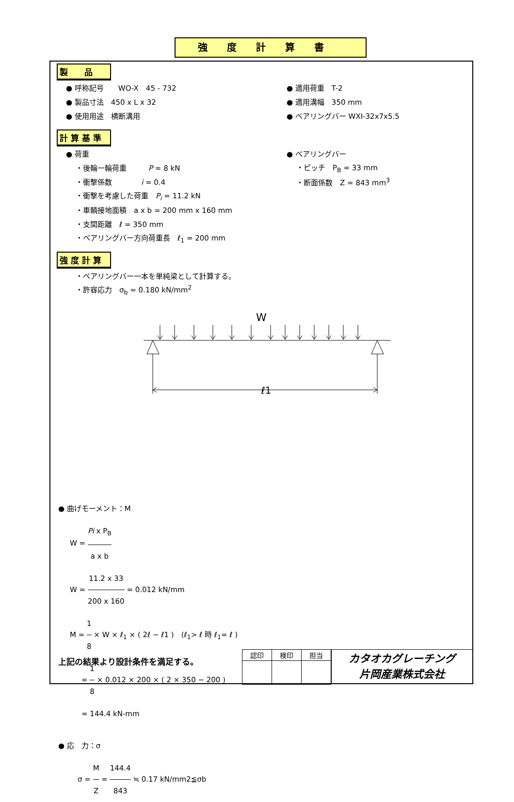強度計算書
製　　品
● 呼称記号　　WO-X　45 - 732 ● 適用荷重　T-2
● 製品寸法　450 x L x 32 ● 適用溝幅　350 mm
● 使用用途　横断溝用 ● ベアリングバー WXI-32x7x5.5
計 算 基 準
● 荷重 ● ベアリングバー
・後輪一輪荷重　　　P = 8 kN ・ピッチ　P<sub>B</sub> = 33 mm
・衝撃係数　　　　i = 0.4 ・断面係数　Z = 843 mm<sup>3</sup>
・衝撃を考慮した荷重　P<sub>i</sub> = 11.2 kN
・車輌接地面積　a x b = 200 mm x 160 mm
・支間距離　ℓ = 350 mm
・ベアリングバー方向荷重長　ℓ<sub>1</sub> = 200 mm
強 度 計 算
・ベアリングバー一本を単純梁として計算する。
・許容応力　σ<sub>b</sub> = 0.180 kN/mm<sup>2</sup>
W
ℓ1
● 曲げモーメント：M
W = Pi x P<sub>B</sub> a x b
W = 11.2 x 33 200 x 160 = 0.012 kN/mm
M = 1 8 × W × ℓ<sub>1</sub> × ( 2ℓ − ℓ1 )　(ℓ<sub>1</sub>> ℓ 時 ℓ<sub>1</sub>= ℓ )
= 1 8 × 0.012 × 200 × ( 2 × 350 − 200 )
= 144.4 kN-mm
● 応　力：σ
σ = M Z = 144.4 843 ≒ 0.17 kN/mm2≦σb
上記の結果より設計条件を満足する。
| 認印 | 検印 | 担当 |
カタオカグレーチング
片岡産業株式会社